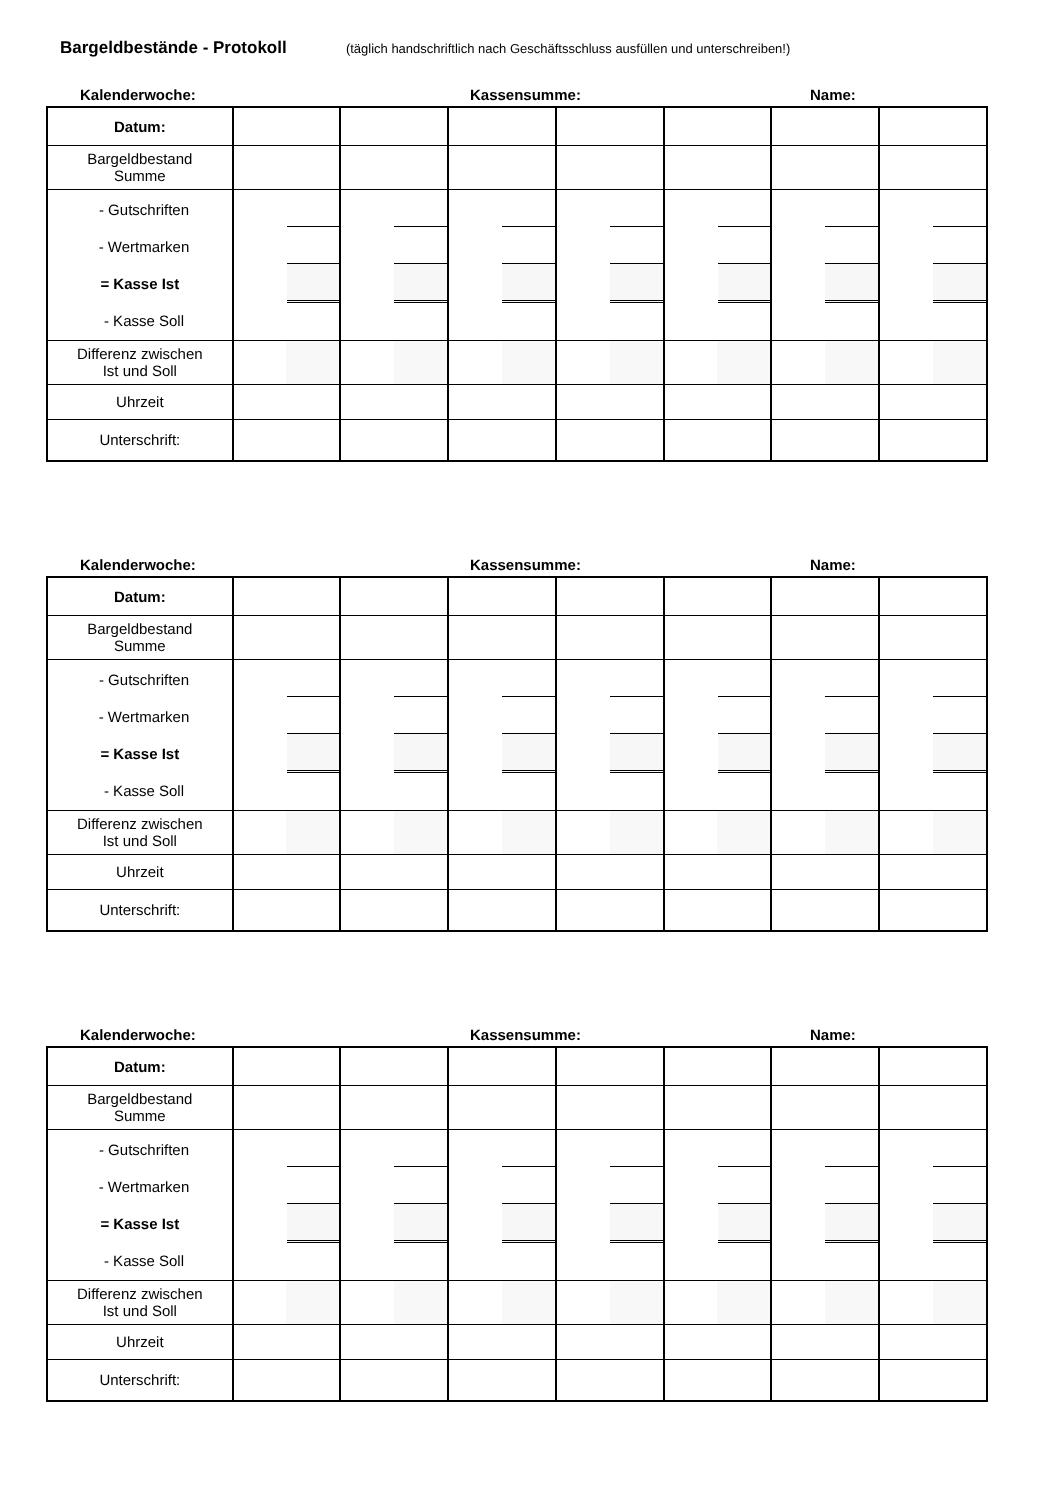Bargeldbestände - Protokoll (täglich handschriftlich nach Geschäftsschluss ausfüllen und unterschreiben!)
Kalenderwoche: Kassensumme: Name:
| Datum: | | | | | | | |
| Bargeldbestand Summe | | | | | | | |
| - Gutschriften - Wertmarken = Kasse Ist - Kasse Soll | | | | | | | |
| Differenz zwischen Ist und Soll | | | | | | | |
| Uhrzeit | | | | | | | |
| Unterschrift: | | | | | | | |
Kalenderwoche: Kassensumme: Name:
| Datum: | | | | | | | |
| Bargeldbestand Summe | | | | | | | |
| - Gutschriften - Wertmarken = Kasse Ist - Kasse Soll | | | | | | | |
| Differenz zwischen Ist und Soll | | | | | | | |
| Uhrzeit | | | | | | | |
| Unterschrift: | | | | | | | |
Kalenderwoche: Kassensumme: Name:
| Datum: | | | | | | | |
| Bargeldbestand Summe | | | | | | | |
| - Gutschriften - Wertmarken = Kasse Ist - Kasse Soll | | | | | | | |
| Differenz zwischen Ist und Soll | | | | | | | |
| Uhrzeit | | | | | | | |
| Unterschrift: | | | | | | | |